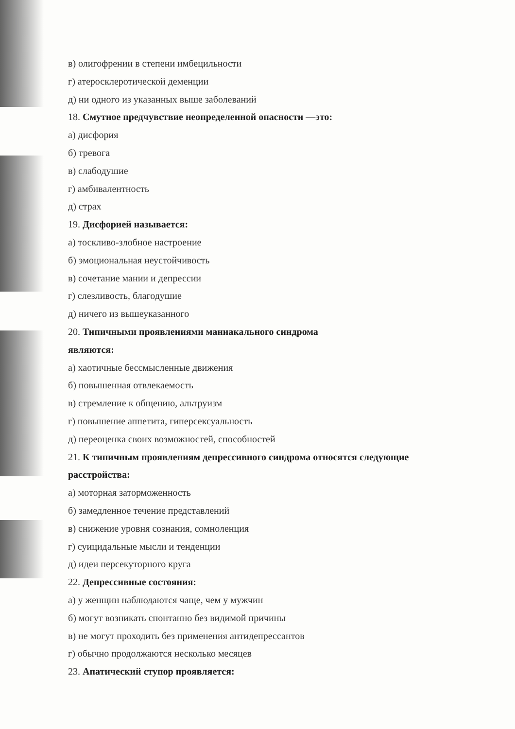в) олигофрении в степени имбецильности
г) атеросклеротической деменции
д) ни одного из указанных выше заболеваний
18. Смутное предчувствие неопределенной опасности —это:
а) дисфория
б) тревога
в) слабодушие
г) амбивалентность
д) страх
19. Дисфорией называется:
а) тоскливо-злобное настроение
б) эмоциональная неустойчивость
в) сочетание мании и депрессии
г) слезливость, благодушие
д) ничего из вышеуказанного
20. Типичными проявлениями маниакального синдрома
являются:
а) хаотичные бессмысленные движения
б) повышенная отвлекаемость
в) стремление к общению, альтруизм
г) повышение аппетита, гиперсексуальность
д) переоценка своих возможностей, способностей
21. К типичным проявлениям депрессивного синдрома относятся следующие
расстройства:
а) моторная заторможенность
б) замедленное течение представлений
в) снижение уровня сознания, сомноленция
г) суицидальные мысли и тенденции
д) идеи персекуторного круга
22. Депрессивные состояния:
а) у женщин наблюдаются чаще, чем у мужчин
б) могут возникать спонтанно без видимой причины
в) не могут проходить без применения антидепрессантов
г) обычно продолжаются несколько месяцев
23. Апатический ступор проявляется: